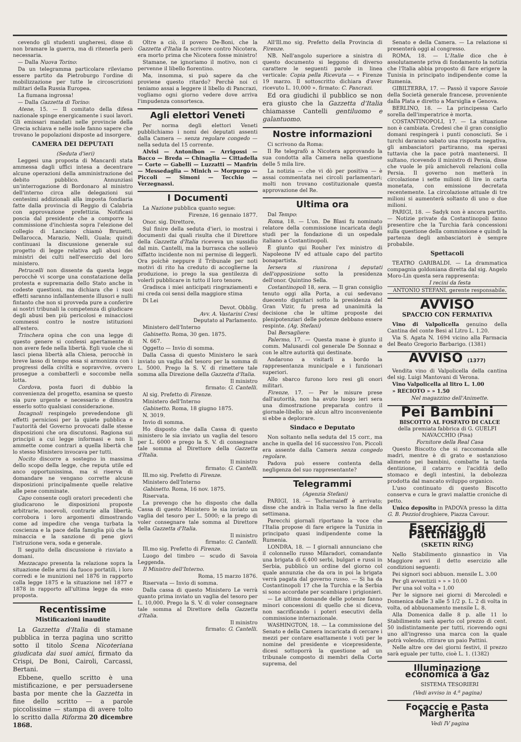cevendo gli studenti ungheresi, disse di non bramare la guerra, ma di ritenerla però necessaria.
— Dalla Nuova Torino:
Da un telegramma particolare rileviamo essere partito da Pietroburgo l'ordine di mobilizzazione per tutte le circoscrizioni militari della Russia Europea.
La fiumana ingrossa!
— Dalla Gazzetta di Torino:
Atene, 15. — Il comitato della difesa nazionale spinge energicamente i suoi lavori. Gli emissari mandati nelle provincie della Grecia schiava e nelle isole fanno sapere che trovano le popolazioni disposte ad insorgere.
CAMERA DEI DEPUTATI
(Seduta d'ieri)
Leggesi una proposta di Mancardi stata ammessa dagli uffici intesa a decentrare alcune operazioni della amministrazione del debito pubblico. Annunziasi un'interrogazione di Bordonaro al ministro dell'interno circa alle delegazioni sui centesimi addizionali alla imposta fondiaria fatte dalla provincia di Reggio di Calabria con approvazione prefettizia. Notificasi poscia dal presidente che a comporre la commissione d'inchiesta sopra l'elezione del collegio di Lanciano chiamò Brunetti, Dellarocca, Marazio, Nelli, Guala; quindi continuasi la discussione generale sul progetto di legge relativa agli abusi dei ministri dei culti nell'esercizio del loro ministero.
Petrucelli non dissente da questa legge perocchè vi scorge una constatazione della protesta e supremazia dello Stato anche in codeste questioni, ma dichiara che i suoi effetti saranno infallantemente illusori e nulli fintanto che non si provveda pure a conferire ai nostri tribunali la competenza di giudicare degli abusi ben più pericolosi e minacciosi commessi contro le nostre istituzioni all'estero.
Trinchera opina che con una legge di questo genere si confessi apertamente di non avere fede nella libertà. Egli vuole che si lasci piena libertà alla Chiesa, perocchè in breve lasso di tempo essa si armonizza con i progressi della civiltà e sopravvive, ovvero prosegue a combatterli e soccombe nella lotta.
Cordova, posta fuori di dubbio la convenienza del progetto, esamina se questo sia pure urgente e necessario e dimostra esserlo sotto qualsiasi considerazione.
Incagnoli respingelo prevedendone gli effetti perniciosi per la quiete pubblica e l'autorità del Governo provocati dalle stesse disposizioni che ora discutonsi. Ragiona sui principii a cui legge informasi e non li ammette come contrari a quella libertà che lo stesso Ministero invocava per tutti.
Nocito discorre a sostegno in massima dello scopo della legge, che reputa utile ed anco opportunissima, ma si riserva di domandare ne vengano corrette alcune disposizioni principalmente quelle relative alle pene comminate.
Capo consente cogli oratori precedenti che giudicarono le disposizioni proposte arbitrarie, nocevoli, contrarie alla libertà; corrobora i loro argomenti dimostrando come ad impedire che venga turbata la coscienza e la pace della famiglia più che la minaccia e la sanzione di pene giovi l'istruzione vera, soda e generale.
Il seguito della discussione è rinviato a domani.
Mezzacapo presenta la relazione sopra la situazione delle armi da fuoco portatili, i loro corredi e le munizioni nel 1876 in rapporto colla legge 1875 e la situazione nel 1877 e 1878 in rapporto all'ultima legge da esso proposta.
Recentissime
Mistificazioni inaudite
La Gazzetta d'Italia di stamane pubblica in terza pagina uno scritto sotto il titolo Scena Nicoteriana giudicata dai suoi amici, firmato da Crispi, De Boni, Cairoli, Carcassi, Bertani.
Ebbene, quello scritto è una mistificazione, e per persuadersene basta por mente che la Gazzetta in fine dello scritto — a parole piccolissime — stampa di avere tolto lo scritto dalla Riforma 20 dicembre 1868.
Oltre a ciò, il povero De-Boni, che la Gazzetta d'Italia fa scrivere contro Nicotera, era morto prima che Nicotera fosse ministro!
Stamane, ne ignoriamo il motivo, non ci pervenne il libello fiorentino.
Ma, insomma, si può sapere da che proviene questo ritardo? Perchè noi ci teniamo assai a leggere il libello di Pancrazi, vogliamo ogni giorno vedere dove arriva l'impudenza consortesca.
Agli elettori Veneti
Per norma degli elettori Veneti pubblichiamo i nomi dei deputati assenti dalla Camera — senza regolare congedo — nella seduta del 15 corrente.
Alvisi — Antonibon — Arrigossi — Bacco — Breda — Chinaglia — Cittadella — Corte — Gabelli — Luzzatti — Manfrin — Messedaglia — Minich — Morpurgo — Piccoli — Simoni — Tecchio — Verzegnassi.
I Documenti
La Nazione pubblica quanto segue:
Firenze, 16 gennaio 1877.
Onor. sig. Direttore,
Sul finire della seduta d'ieri, io mostrai i documenti dai quali risulta che il Direttore della Gazzetta d'Italia riceveva un sussidio dal min. Cantelli, ma la burrasca che sollevò siffatto incidente non mi permise di leggerli. Ora poichè neppure il Tribunale per noti motivi di rito ha creduto di accoglierne la produzione, io prego la sua gentilezza di volerli pubblicare in tutto il loro tenore.
Gradisca i miei anticipati ringraziamenti e mi creda coi sensi della maggiore stima
Di Lei
Devot. Obblig.
Avv. A. Vastarini Cresi
Deputato al Parlamento.
Ministero dell'Interno
Gabinetto. Roma, 30 gen. 1875.
N. 667.
Oggetto — Invio di somma.
Dalla Cassa di questo Ministero le sarà inviato un vaglia del tesoro per la somma di L. 5000. Prego la S. V. di rimettere tale somma alla Direzione della Gazzetta d'Italia.
Il ministro
firmato: G. Cantelli.
Al sig. Prefetto di Firenze.
Ministero dell'Interno
Gabinetto. Roma, 18 giugno 1875.
N. 3019.
Invio di somma.
Ho disposto che dalla Cassa di questo ministero le sia inviato un vaglia del tesoro per L. 6000 e prego la S. V. di consegnare tale somma al Direttore della Gazzetta d'Italia.
Il ministro
firmato: G. Cantelli.
Ill.mo sig. Prefetto di Firenze.
Ministero dell'Interno
Gabinetto. Roma, 16 nov. 1875.
Riservata.
La prevengo che ho disposto che dalla Cassa di questo Ministero le sia inviato un vaglia del tesoro per L. 5000; e la prego di voler consegnare tale somma al Direttore della Gazzetta d'Italia.
Il ministro
firmato: G. Cantelli.
Ill.mo sig. Prefetto di Firenze.
Luogo del timbro — scudo di Savoia Leggenda.
Il Ministro dell'Interno.
Roma, 15 marzo 1876.
Riservata — Invio di somma.
Dalla cassa di questo Ministero Le verrà quanto prima inviato un vaglia del tesoro per L. 10,000. Prego la S. V. di voler consegnare tale somma al Direttore della Gazzetta d'Italia.
Il ministro
firmato: G. Cantelli.
All'Ill.mo sig. Prefetto della Provincia di Firenze.
NB. Nell'angolo superiore a sinistra di questo documento si leggono di diverso carattere le seguenti parole in linea verticale: Copia pella Ricevuta — « Firenze 19 marzo. Il sottoscritto dichiara d'aver ricevuto L. 10,000 ». firmato: C. Pancrazi.
Ed ora giudichi il pubblico se non era giusto che la Gazzetta d'Italia chiamasse Cantelli gentiluomo e galantuomo.
Nostre informazioni
Ci scrivono da Roma:
Il Re telegrafò a Nicotera approvando la sua condotta alla Camera nella questione delle 5 mila lire.
La notizia — che vi dò per positiva — è assai commentata nei circoli parlamentari; molti non trovano costituzionale questa approvazione del Re.
Ultima ora
Dal Tempo:
Roma, 18. — L'on. De Blasi fu nominato relatore della commissione incaricata degli studi per la fondazione di un ospedale italiano a Costantinopoli.
È giunto qui Rouher l'ex ministro di Napoleone IV ed attuale capo del partito bonapartista.
Iersera si riunirona i deputati dell'opposizione sotto la presidenza dell'onor. Quintino Sella.
Costantinopoli 18, sera. — Il gran consiglio tenuto oggi alla Porta, a cui sedevano duecento dignitari sotto la presidenza del Gran Vizir, fu presa ad unanimità la decisione che le ultime proposte dei plenipotenziari delle potenze debbano essere respinte. (Ag. Stefani)
Dal Bersagliere:
Palermo, 17. — Questa mane è giunto il comm. Malusardi col generale De Sonnaz e con le altre autorità qui destinate.
Andarono a visitarli a bordo la rappresentanza municipale e i funzionari superiori.
Allo sbarco furono loro resi gli onori militari.
Firenze, 17. — Per le misure prese dall'autorità, non ha avuto luogo ieri sera una dimostrazione preparata contro il giornale-libello; nè alcun altro inconveniente si ebbe a deplorare.
Sindaco e Deputato
Non soltanto nella seduta del 15 corr., ma anche in quella del 16 successivo l'on. Piccoli era assente dalla Camera senza congedo regolare.
Padova può essere contenta della negligenza del suo rappresentante?
Telegrammi
(Agenzia Stefani)
PARIGI, 18. — Tschernaieff è arrivato; disse che andrà in Italia verso la fine della settimana.
Parecchi giornali riportano la voce che l'Italia propose di fare erigere la Tunizia in principato quasi indipendente come la Rumenia.
LONDRA, 18. — I giornali annunciano che il colonnello russo Milaradori, comandante una brigata di 6,400 serbi, bulgari e russi in Serbia, pubblicò un ordine del giorno col quale annunzia che da ora in poi la brigata verrà pagata dal governo russo. — Si ha da Costantinopoli 17 che la Turchia e la Serbia si sono accordate per scambiare i prigionieri.
— Le ultime domande delle potenze fanno minori concessioni di quello che si diceva, non sacrificando i poteri esecutivi della commissione internazionale.
WASHINGTON, 18. — La commissione del Senato e della Camera incaricata di cercare i mezzi per contare esattamente i voti per le nomine del presidente e vicepresidente, dicesi sottoporrà la questione ad un tribunale composto di membri della Corte suprema, del
Senato e della Camera. — La relazione si presenterà oggi al congresso.
ROMA, 18. — L'Italie dice che è assolutamente priva di fondamento la notizia che l'Italia abbia proposto di fare erigere la Tunisia in principato indipendente come la Rumenia.
GIBILTERRA, 17. — Passò il vapore Savoie della Società generale francese, proveniente dalla Plata e diretto a Marsiglia e Genova.
BERLINO, 18. — La principessa Carlo sorella dell'imperatrice è morta.
COSTANTINOPOLI, 17. — La situazione non è cambiata. Credesi che il gran consiglio domani respingerà i punti conosciuti. Se i turchi daranno sabato una risposta negativa, gli ambasciatori partiranno, ma sperasi tuttavia che la pace potrà mantenersi. Il sultano, ricevendo il ministro di Persia, disse che vuole le più amichevoli relazioni colla Persia. Il governo non metterà in circolazione i sette milioni di lire in carta monetata, con emissione decretata recentemente. La circolazione attuale di tre milioni si aumenterà soltanto di uno o due milioni.
PARIGI, 18. — Sadyk non è ancora partito. — Notizie private da Costantinopoli fanno presentire che la Turchia farà concessioni sulla questione della commissione e quindi la partenza degli ambasciatori è sempre probabile.
Spettacoli
TEATRO GARIBALDI. — La drammatica compagnia goldoniana diretta dal sig. Angelo Moro-Lin questa sera rappresenta:
I recini da festa
ANTONIO STEFANI, gerente responsabile.
AVVISO
SPACCIO CON FERMATIVA
Vino di Valpolicella genuino della Cantina del conte Besi al Litro L. 1.20.
Via S. Agata N. 1694 vicino alla Farmacia del Beato Gregorio Barbarigo. (1381)
AVVISO (1377)
Vendita vino di Valpolicella della cantina del sig. Luigi Mantovani di Verona.
Vino Valpolicella al litro L. 1.00
» RECIOTO » » 1.50
Nel magazzino dell'Animette.
Pei Bambini
BISCOTTO AL FOSFATO DI CALCE della premiata fabbrica di G. GUELFI NAVACCHIO (Pisa)
Fornitore della Real Casa
Questo Biscotto che si raccomanda alle madri, mentre è di grato e sostanzioso alimento pei bambini, combatte la tarda dentizione, il catarro e l'acidità dello stomaco e degli intestini, la debolezza prodotta dal mancato sviluppo organico.
L'uso continuato di questo Biscotto conserva e cura le gravi malattie croniche di petto.
Unico deposito in PADOVA presso la ditta G. B. Pezziol droghiere, Piazza Cavour.
Esercizio di Pattinaggio
(SKETIN RING)
Nello Stabilimento ginnastico in Via Maggiore avvi il detto esercizio alle condizioni seguenti:
Pei signori soci abbuon. mensile L. 3.00
Per gli avventizii » » » 10.00
Per una sol volta » 1.00
Per le signore nei giorni di Mercoledì e Domenica dalle 3 alle 5 1/2 p. L. 2 di volta in volta, od abbuonamento mensile L. 8.
Alla Domenica dalle 8 p. alle 11 lo Stabilimento sarà aperto col prezzo di cent. 50 indistintamente per tutti, ricevendo ogni uno all'ingresso una marca con la quale potrà volendo, ritirare un paio Pattini.
Nelle altre ore dei giorni festivi, il prezzo sarà eguale per tutto, cioè L. 1. (1382)
Illuminazione economica a Gaz
SISTEMA TESORIERI
(Vedi avviso in 4.<sup>a</sup> pagina)
Focaccie e Pasta Margherita
Vedi IV pagina